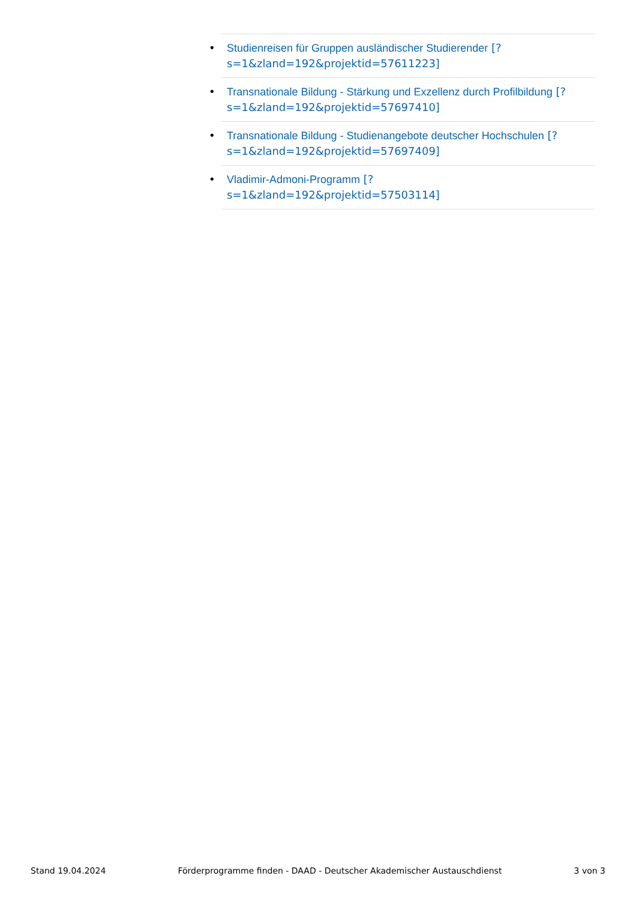• Studienreisen für Gruppen ausländischer Studierender [?
s=1&zland=192&projektid=57611223]
• Transnationale Bildung - Stärkung und Exzellenz durch Profilbildung [?
s=1&zland=192&projektid=57697410]
• Transnationale Bildung - Studienangebote deutscher Hochschulen [?
s=1&zland=192&projektid=57697409]
• Vladimir-Admoni-Programm [?
s=1&zland=192&projektid=57503114]
Stand 19.04.2024 Förderprogramme finden - DAAD - Deutscher Akademischer Austauschdienst 3 von 3